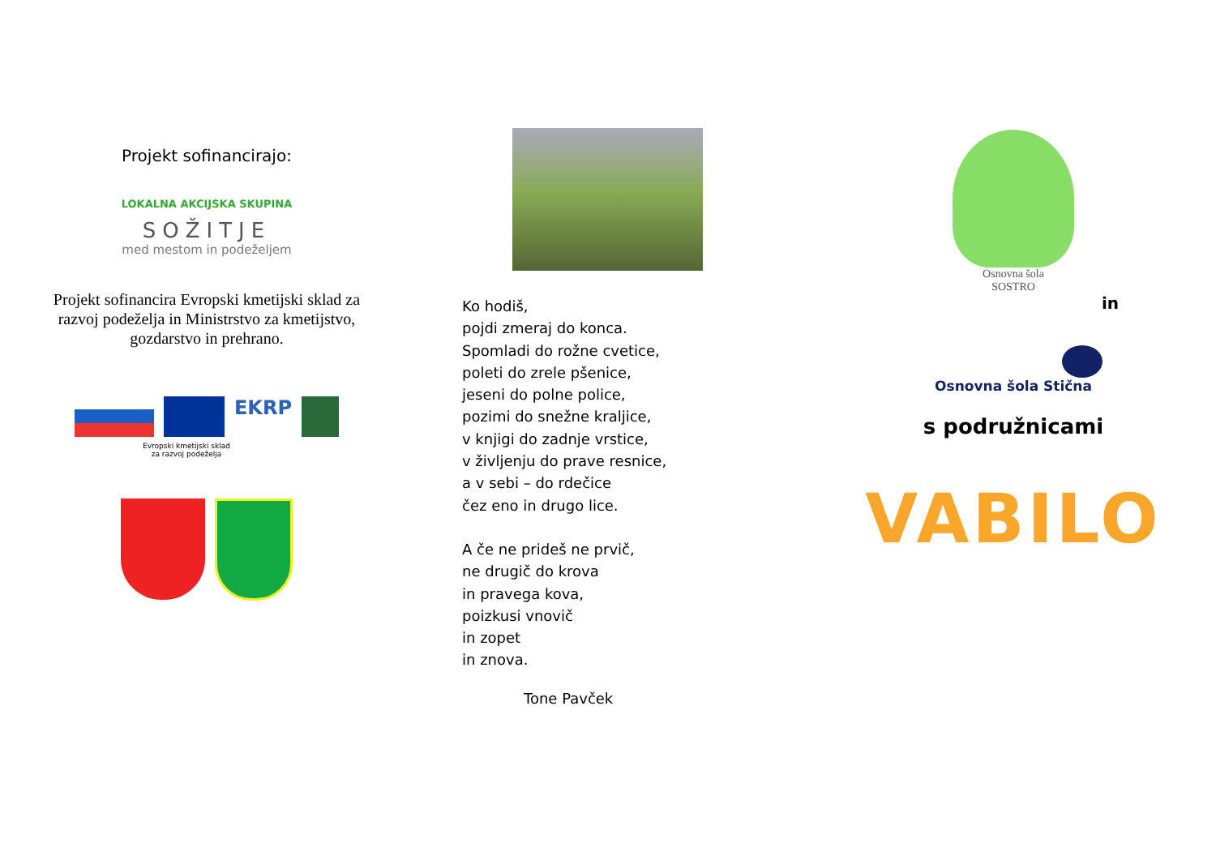Projekt sofinancirajo:
LOKALNA AKCIJSKA SKUPINA
SOŽITJE
med mestom in podeželjem
Projekt sofinancira Evropski kmetijski sklad za razvoj podeželja in Ministrstvo za kmetijstvo, gozdarstvo in prehrano.
EKRP
Evropski kmetijski sklad
za razvoj podeželja
Ko hodiš,
pojdi zmeraj do konca.
Spomladi do rožne cvetice,
poleti do zrele pšenice,
jeseni do polne police,
pozimi do snežne kraljice,
v knjigi do zadnje vrstice,
v življenju do prave resnice,
a v sebi – do rdečice
čez eno in drugo lice.
A če ne prideš ne prvič,
ne drugič do krova
in pravega kova,
poizkusi vnovič
in zopet
in znova.
Tone Pavček
Osnovna šola
SOSTRO
in
Osnovna šola Stična
s podružnicami
VABILO